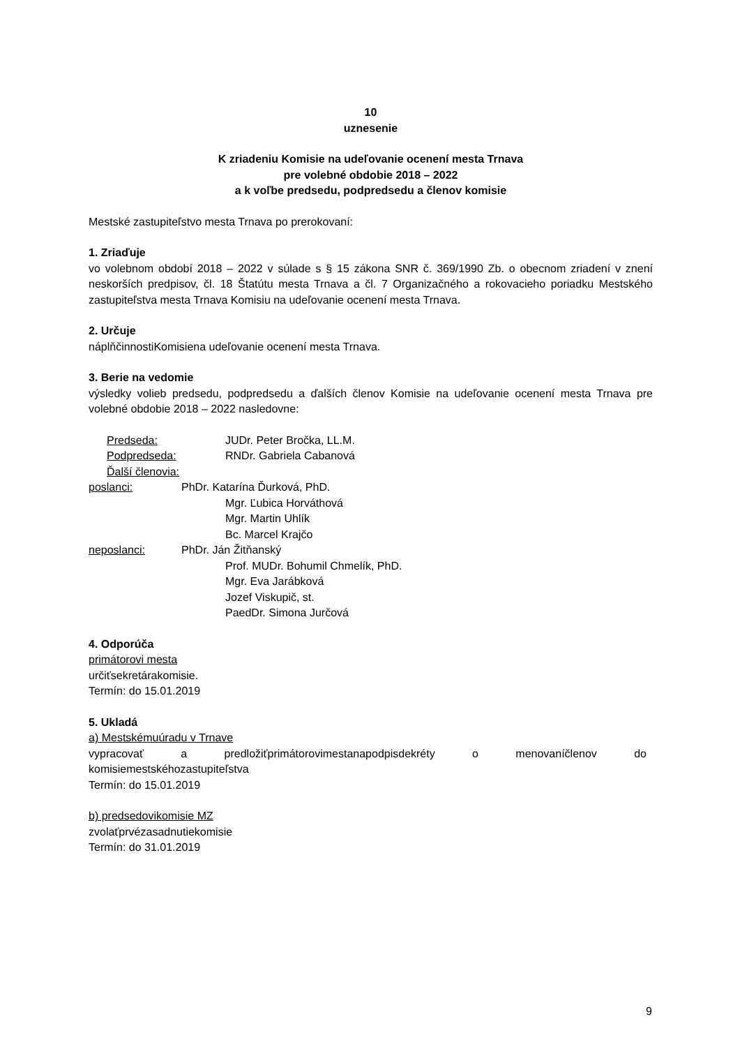10
uznesenie
K zriadeniu Komisie na udeľovanie ocenení mesta Trnava
pre volebné obdobie 2018 – 2022
a k voľbe predsedu, podpredsedu a členov komisie
Mestské zastupiteľstvo mesta Trnava po prerokovaní:
1. Zriaďuje
vo volebnom období 2018 – 2022 v súlade s § 15 zákona SNR č. 369/1990 Zb. o obecnom zriadení v znení neskorších predpisov, čl. 18 Štatútu mesta Trnava a čl. 7 Organizačného a rokovacieho poriadku Mestského zastupiteľstva mesta Trnava Komisiu na udeľovanie ocenení mesta Trnava.
2. Určuje
náplňčinnostiKomisiena udeľovanie ocenení mesta Trnava.
3. Berie na vedomie
výsledky volieb predsedu, podpredsedu a ďalších členov Komisie na udeľovanie ocenení mesta Trnava pre volebné obdobie 2018 – 2022 nasledovne:
Predseda: JUDr. Peter Bročka, LL.M.
Podpredseda: RNDr. Gabriela Cabanová
Ďalší členovia:
poslanci: PhDr. Katarína Ďurková, PhD.
Mgr. Ľubica Horváthová
Mgr. Martin Uhlík
Bc. Marcel Krajčo
neposlanci: PhDr. Ján Žitňanský
Prof. MUDr. Bohumil Chmelík, PhD.
Mgr. Eva Jarábková
Jozef Viskupič, st.
PaedDr. Simona Jurčová
4. Odporúča
primátorovi mesta
určiťsekretárakomisie.
Termín: do 15.01.2019
5. Ukladá
a) Mestskémuúradu v Trnave
vypracovať a predložiťprimátorovimestanapodpisdekréty o menovaníčlenov do
komisiemestskéhozastupiteľstva
Termín: do 15.01.2019
b) predsedovikomisie MZ
zvolaťprvézasadnutiekomisie
Termín: do 31.01.2019
9